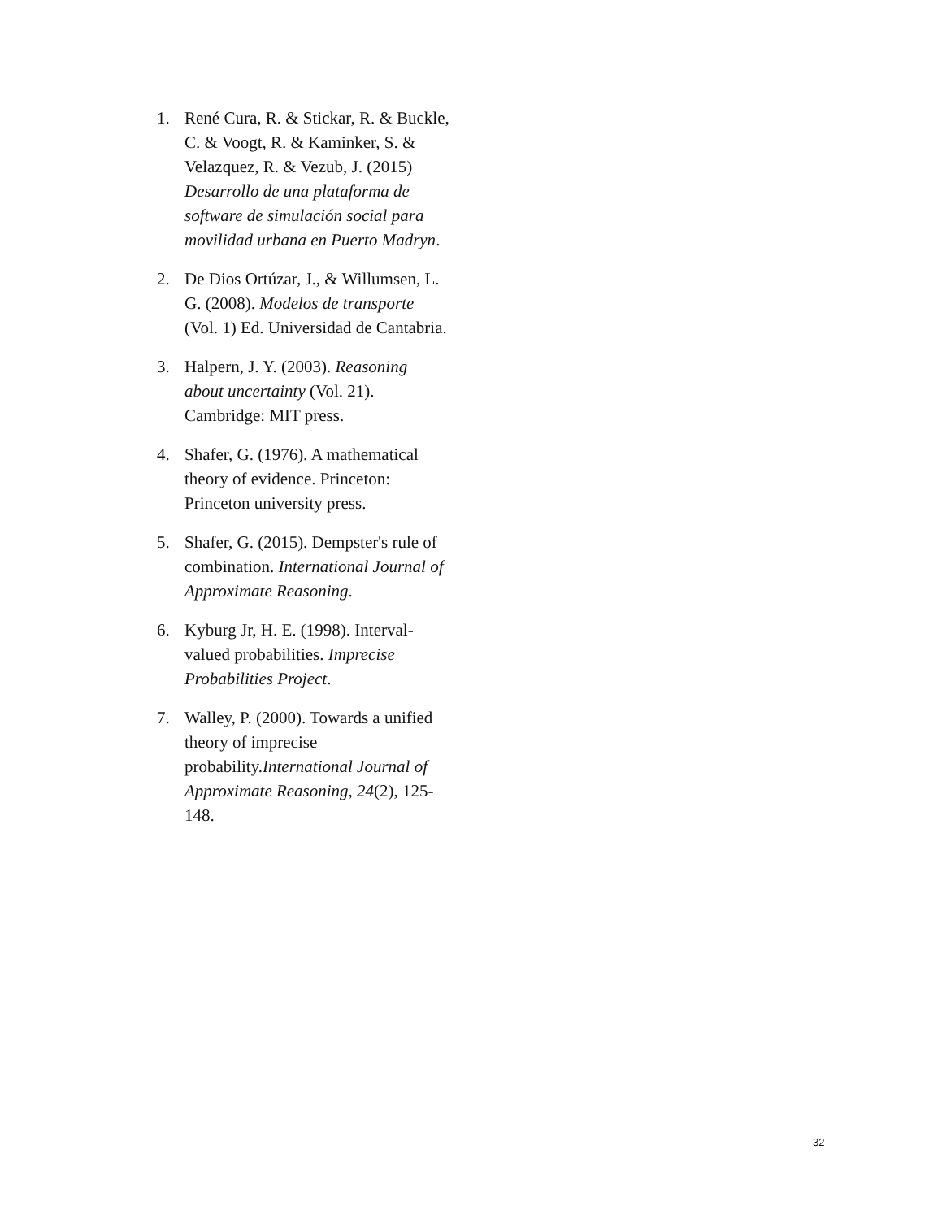1. René Cura, R. & Stickar, R. & Buckle, C. & Voogt, R. & Kaminker, S. & Velazquez, R. & Vezub, J. (2015) Desarrollo de una plataforma de software de simulación social para movilidad urbana en Puerto Madryn.
2. De Dios Ortúzar, J., & Willumsen, L. G. (2008). Modelos de transporte (Vol. 1) Ed. Universidad de Cantabria.
3. Halpern, J. Y. (2003). Reasoning about uncertainty (Vol. 21). Cambridge: MIT press.
4. Shafer, G. (1976). A mathematical theory of evidence. Princeton: Princeton university press.
5. Shafer, G. (2015). Dempster's rule of combination. International Journal of Approximate Reasoning.
6. Kyburg Jr, H. E. (1998). Interval-valued probabilities. Imprecise Probabilities Project.
7. Walley, P. (2000). Towards a unified theory of imprecise probability.International Journal of Approximate Reasoning, 24(2), 125-148.
32